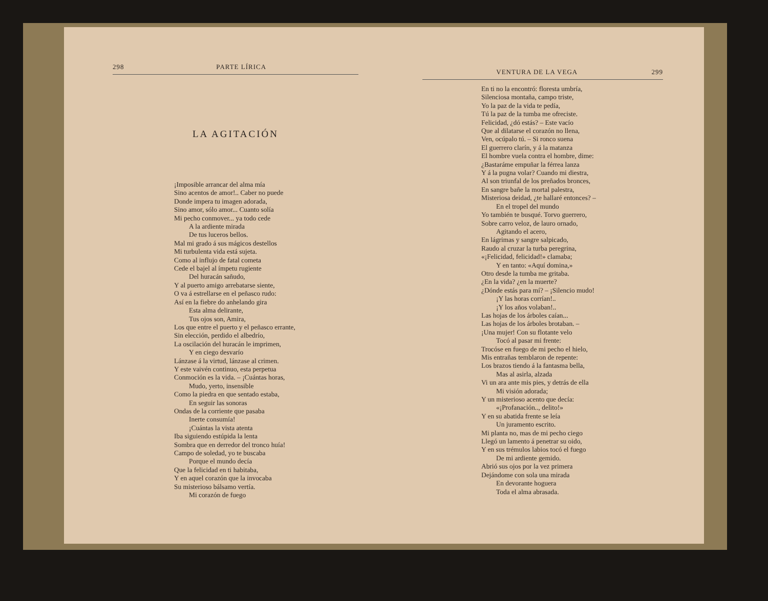298 PARTE LÍRICA
LA AGITACIÓN
¡Imposible arrancar del alma mía
Sino acentos de amor!.. Caber no puede
Donde impera tu imagen adorada,
Sino amor, sólo amor... Cuanto solía
Mi pecho conmover... ya todo cede
A la ardiente mirada
De tus luceros bellos.
Mal mi grado á sus mágicos destellos
Mi turbulenta vida está sujeta.
Como al influjo de fatal cometa
Cede el bajel al ímpetu rugiente
Del huracán sañudo,
Y al puerto amigo arrebatarse siente,
O va á estrellarse en el peñasco rudo:
Así en la fiebre do anhelando gira
Esta alma delirante,
Tus ojos son, Amira,
Los que entre el puerto y el peñasco errante,
Sin elección, perdido el albedrío,
La oscilación del huracán le imprimen,
Y en ciego desvarío
Lánzase á la virtud, lánzase al crimen.
Y este vaivén continuo, esta perpetua
Conmoción es la vida. – ¡Cuántas horas,
Mudo, yerto, insensible
Como la piedra en que sentado estaba,
En seguir las sonoras
Ondas de la corriente que pasaba
Inerte consumía!
¡Cuántas la vista atenta
Iba siguiendo estúpida la lenta
Sombra que en derredor del tronco huía!
Campo de soledad, yo te buscaba
Porque el mundo decía
Que la felicidad en ti habitaba,
Y en aquel corazón que la invocaba
Su misterioso bálsamo vertía.
Mi corazón de fuego
VENTURA DE LA VEGA 299
En ti no la encontró: floresta umbría,
Silenciosa montaña, campo triste,
Yo la paz de la vida te pedía,
Tú la paz de la tumba me ofreciste.
Felicidad, ¿dó estás? – Este vacío
Que al dilatarse el corazón no llena,
Ven, ocúpalo tú. – Si ronco suena
El guerrero clarín, y á la matanza
El hombre vuela contra el hombre, dime:
¿Bastaráme empuñar la férrea lanza
Y á la pugna volar? Cuando mi diestra,
Al son triunfal de los preñados bronces,
En sangre bañe la mortal palestra,
Misteriosa deidad, ¿te hallaré entonces? –
En el tropel del mundo
Yo también te busqué. Torvo guerrero,
Sobre carro veloz, de lauro ornado,
Agitando el acero,
En lágrimas y sangre salpicado,
Raudo al cruzar la turba peregrina,
«¡Felicidad, felicidad!» clamaba;
Y en tanto: «Aquí domina,»
Otro desde la tumba me gritaba.
¿En la vida? ¿en la muerte?
¿Dónde estás para mí? – ¡Silencio mudo!
¡Y las horas corrían!..
¡Y los años volaban!..
Las hojas de los árboles caían...
Las hojas de los árboles brotaban. –
¡Una mujer! Con su flotante velo
Tocó al pasar mi frente:
Trocóse en fuego de mi pecho el hielo,
Mis entrañas temblaron de repente:
Los brazos tiendo á la fantasma bella,
Mas al asirla, alzada
Vi un ara ante mis pies, y detrás de ella
Mi visión adorada;
Y un misterioso acento que decía:
«¡Profanación.., delito!»
Y en su abatida frente se leía
Un juramento escrito.
Mi planta no, mas de mi pecho ciego
Llegó un lamento á penetrar su oido,
Y en sus trémulos labios tocó el fuego
De mi ardiente gemido.
Abrió sus ojos por la vez primera
Dejándome con sola una mirada
En devorante hoguera
Toda el alma abrasada.